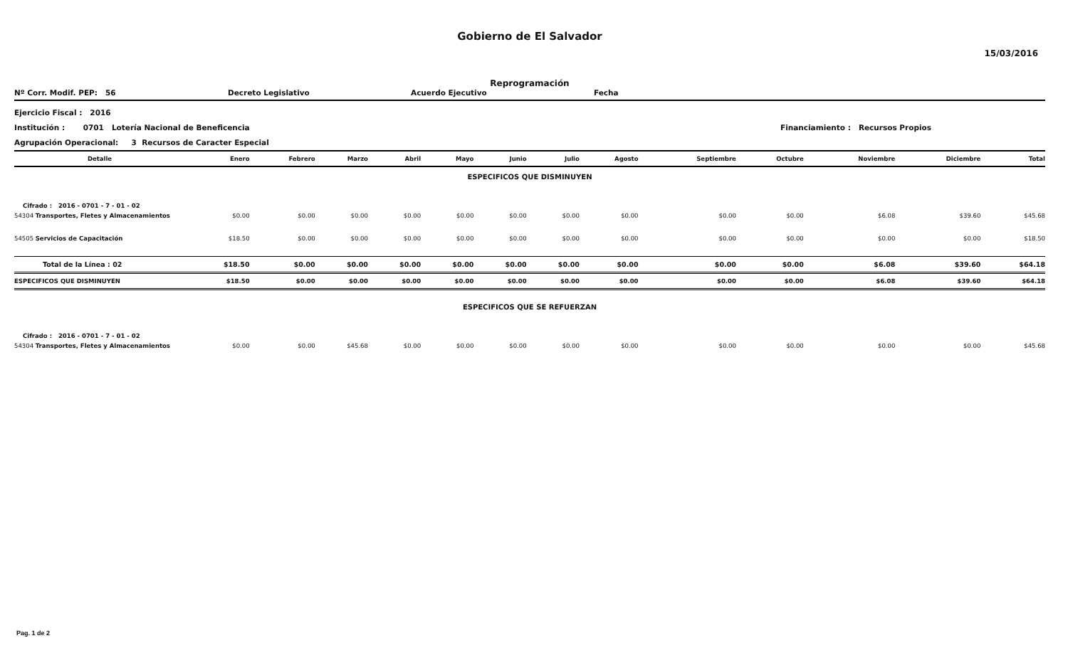Gobierno de El Salvador
15/03/2016
Reprogramación
Nº Corr. Modif. PEP: 56 Decreto Legislativo Acuerdo Ejecutivo Fecha
Ejercicio Fiscal : 2016
Institución : 0701 Lotería Nacional de Beneficencia Financiamiento : Recursos Propios
Agrupación Operacional: 3 Recursos de Caracter Especial
| Detalle | Enero | Febrero | Marzo | Abril | Mayo | Junio | Julio | Agosto | Septiembre | Octubre | Noviembre | Diciembre | Total |
| --- | --- | --- | --- | --- | --- | --- | --- | --- | --- | --- | --- | --- | --- |
| ESPECIFICOS QUE DISMINUYEN | | | | | | | | | | | | | |
| Cifrado : 2016 - 0701 - 7 - 01 - 02 | | | | | | | | | | | | | |
| 54304 Transportes, Fletes y Almacenamientos | $0.00 | $0.00 | $0.00 | $0.00 | $0.00 | $0.00 | $0.00 | $0.00 | $0.00 | $0.00 | $6.08 | $39.60 | $45.68 |
| 54505 Servicios de Capacitación | $18.50 | $0.00 | $0.00 | $0.00 | $0.00 | $0.00 | $0.00 | $0.00 | $0.00 | $0.00 | $0.00 | $0.00 | $18.50 |
| Total de la Línea : 02 | $18.50 | $0.00 | $0.00 | $0.00 | $0.00 | $0.00 | $0.00 | $0.00 | $0.00 | $0.00 | $6.08 | $39.60 | $64.18 |
| ESPECIFICOS QUE DISMINUYEN | $18.50 | $0.00 | $0.00 | $0.00 | $0.00 | $0.00 | $0.00 | $0.00 | $0.00 | $0.00 | $6.08 | $39.60 | $64.18 |
| ESPECIFICOS QUE SE REFUERZAN | | | | | | | | | | | | | |
| Cifrado : 2016 - 0701 - 7 - 01 - 02 | | | | | | | | | | | | | |
| 54304 Transportes, Fletes y Almacenamientos | $0.00 | $0.00 | $45.68 | $0.00 | $0.00 | $0.00 | $0.00 | $0.00 | $0.00 | $0.00 | $0.00 | $0.00 | $45.68 |
Pag. 1 de 2